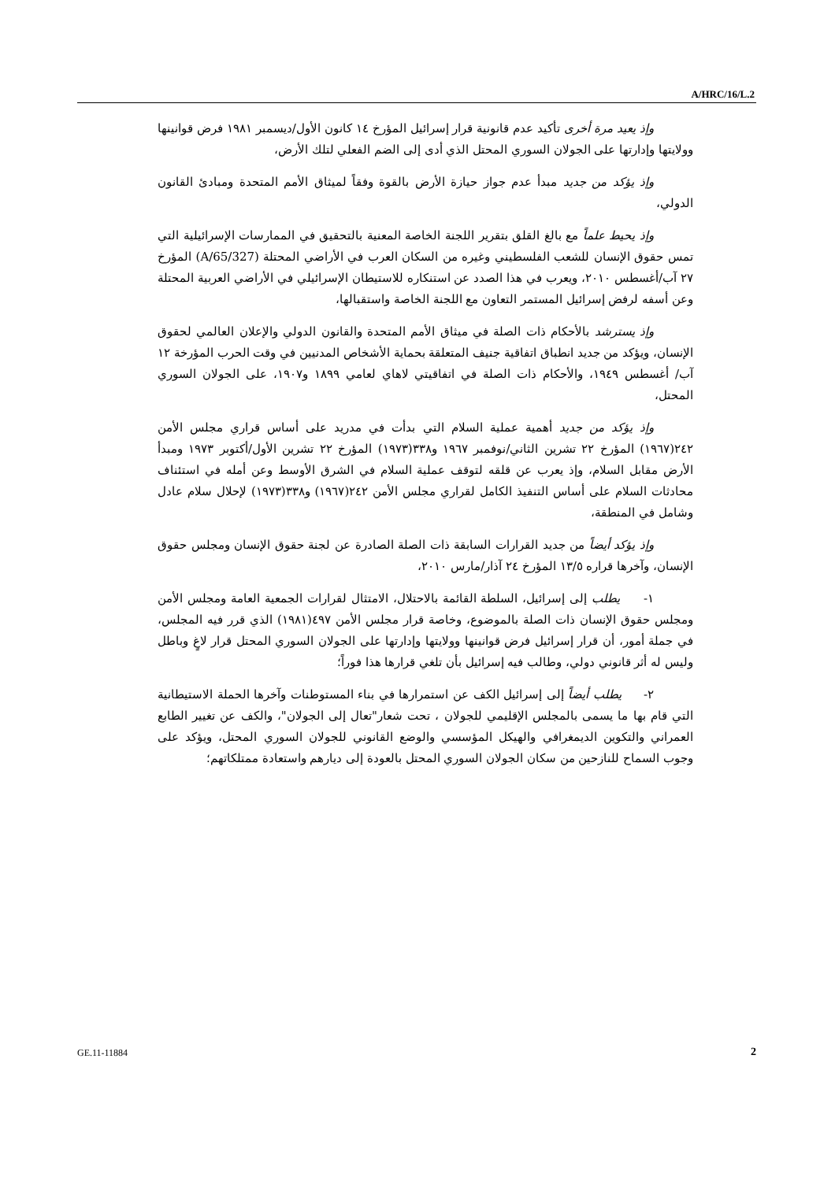A/HRC/16/L.2
وإذ يعيد مرة أخرى تأكيد عدم قانونية قرار إسرائيل المؤرخ ١٤ كانون الأول/ديسمبر ١٩٨١ فرض قوانينها وولايتها وإدارتها على الجولان السوري المحتل الذي أدى إلى الضم الفعلي لتلك الأرض،
وإذ يؤكد من جديد مبدأ عدم جواز حيازة الأرض بالقوة وفقاً لميثاق الأمم المتحدة ومبادئ القانون الدولي،
وإذ يحيط علماً مع بالغ القلق بتقرير اللجنة الخاصة المعنية بالتحقيق في الممارسات الإسرائيلية التي تمس حقوق الإنسان للشعب الفلسطيني وغيره من السكان العرب في الأراضي المحتلة (A/65/327) المؤرخ ٢٧ آب/أغسطس ٢٠١٠، ويعرب في هذا الصدد عن استنكاره للاستيطان الإسرائيلي في الأراضي العربية المحتلة وعن أسفه لرفض إسرائيل المستمر التعاون مع اللجنة الخاصة واستقبالها،
وإذ يسترشد بالأحكام ذات الصلة في ميثاق الأمم المتحدة والقانون الدولي والإعلان العالمي لحقوق الإنسان، ويؤكد من جديد انطباق اتفاقية جنيف المتعلقة بحماية الأشخاص المدنيين في وقت الحرب المؤرخة ١٢ آب/ أغسطس ١٩٤٩، والأحكام ذات الصلة في اتفاقيتي لاهاي لعامي ١٨٩٩ و١٩٠٧، على الجولان السوري المحتل،
وإذ يؤكد من جديد أهمية عملية السلام التي بدأت في مدريد على أساس قراري مجلس الأمن ٢٤٢(١٩٦٧) المؤرخ ٢٢ تشرين الثاني/نوفمبر ١٩٦٧ و٣٣٨(١٩٧٣) المؤرخ ٢٢ تشرين الأول/أكتوبر ١٩٧٣ ومبدأ الأرض مقابل السلام، وإذ يعرب عن قلقه لتوقف عملية السلام في الشرق الأوسط وعن أمله في استئناف محادثات السلام على أساس التنفيذ الكامل لقراري مجلس الأمن ٢٤٢(١٩٦٧) و٣٣٨(١٩٧٣) لإحلال سلام عادل وشامل في المنطقة،
وإذ يؤكد أيضاً من جديد القرارات السابقة ذات الصلة الصادرة عن لجنة حقوق الإنسان ومجلس حقوق الإنسان، وآخرها قراره ١٣/٥ المؤرخ ٢٤ آذار/مارس ٢٠١٠،
١- يطلب إلى إسرائيل، السلطة القائمة بالاحتلال، الامتثال لقرارات الجمعية العامة ومجلس الأمن ومجلس حقوق الإنسان ذات الصلة بالموضوع، وخاصة قرار مجلس الأمن ٤٩٧(١٩٨١) الذي قرر فيه المجلس، في جملة أمور، أن قرار إسرائيل فرض قوانينها وولايتها وإدارتها على الجولان السوري المحتل قرار لاغٍ وباطل وليس له أثر قانوني دولي، وطالب فيه إسرائيل بأن تلغي قرارها هذا فوراً؛
٢- يطلب أيضاً إلى إسرائيل الكف عن استمرارها في بناء المستوطنات وآخرها الحملة الاستيطانية التي قام بها ما يسمى بالمجلس الإقليمي للجولان ، تحت شعار"تعال إلى الجولان"، والكف عن تغيير الطابع العمراني والتكوين الديمغرافي والهيكل المؤسسي والوضع القانوني للجولان السوري المحتل، ويؤكد على وجوب السماح للنازحين من سكان الجولان السوري المحتل بالعودة إلى ديارهم واستعادة ممتلكاتهم؛
GE.11-11884 2